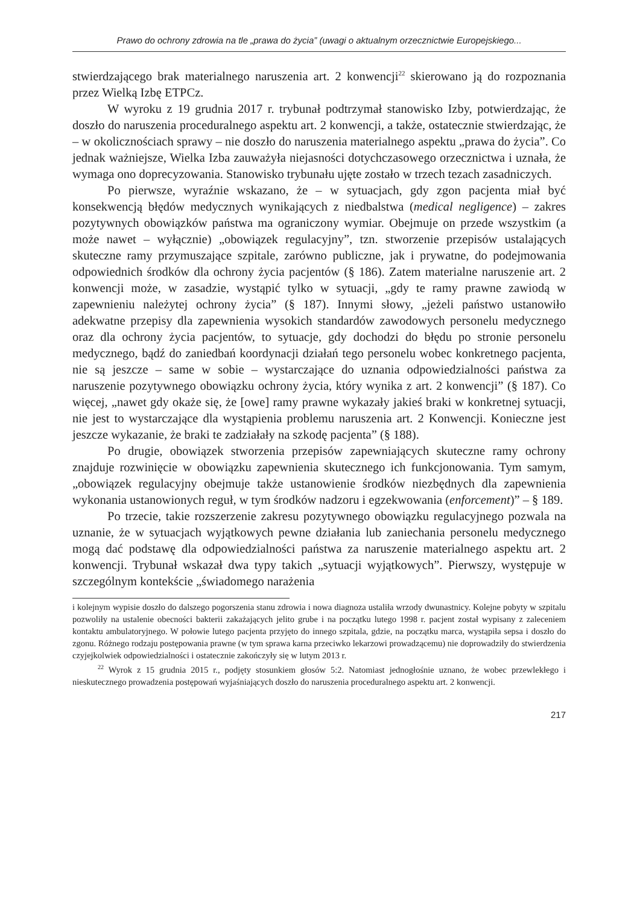Prawo do ochrony zdrowia na tle „prawa do życia” (uwagi o aktualnym orzecznictwie Europejskiego...
stwierdzającego brak materialnego naruszenia art. 2 konwencji<sup>22</sup> skierowano ją do rozpoznania przez Wielką Izbę ETPCz.
W wyroku z 19 grudnia 2017 r. trybunał podtrzymał stanowisko Izby, potwierdzając, że doszło do naruszenia proceduralnego aspektu art. 2 konwencji, a także, ostatecznie stwierdzając, że – w okolicznościach sprawy – nie doszło do naruszenia materialnego aspektu „prawa do życia”. Co jednak ważniejsze, Wielka Izba zauważyła niejasności dotychczasowego orzecznictwa i uznała, że wymaga ono doprecyzowania. Stanowisko trybunału ujęte zostało w trzech tezach zasadniczych.
Po pierwsze, wyraźnie wskazano, że – w sytuacjach, gdy zgon pacjenta miał być konsekwencją błędów medycznych wynikających z niedbalstwa (medical negligence) – zakres pozytywnych obowiązków państwa ma ograniczony wymiar. Obejmuje on przede wszystkim (a może nawet – wyłącznie) „obowiązek regulacyjny”, tzn. stworzenie przepisów ustalających skuteczne ramy przymuszające szpitale, zarówno publiczne, jak i prywatne, do podejmowania odpowiednich środków dla ochrony życia pacjentów (§ 186). Zatem materialne naruszenie art. 2 konwencji może, w zasadzie, wystąpić tylko w sytuacji, „gdy te ramy prawne zawiodą w zapewnieniu należytej ochrony życia” (§ 187). Innymi słowy, „jeżeli państwo ustanowiło adekwatne przepisy dla zapewnienia wysokich standardów zawodowych personelu medycznego oraz dla ochrony życia pacjentów, to sytuacje, gdy dochodzi do błędu po stronie personelu medycznego, bądź do zaniedbań koordynacji działań tego personelu wobec konkretnego pacjenta, nie są jeszcze – same w sobie – wystarczające do uznania odpowiedzialności państwa za naruszenie pozytywnego obowiązku ochrony życia, który wynika z art. 2 konwencji” (§ 187). Co więcej, „nawet gdy okaże się, że [owe] ramy prawne wykazały jakieś braki w konkretnej sytuacji, nie jest to wystarczające dla wystąpienia problemu naruszenia art. 2 Konwencji. Konieczne jest jeszcze wykazanie, że braki te zadziałały na szkodę pacjenta” (§ 188).
Po drugie, obowiązek stworzenia przepisów zapewniających skuteczne ramy ochrony znajduje rozwinięcie w obowiązku zapewnienia skutecznego ich funkcjonowania. Tym samym, „obowiązek regulacyjny obejmuje także ustanowienie środków niezbędnych dla zapewnienia wykonania ustanowionych reguł, w tym środków nadzoru i egzekwowania (enforcement)” – § 189.
Po trzecie, takie rozszerzenie zakresu pozytywnego obowiązku regulacyjnego pozwala na uznanie, że w sytuacjach wyjątkowych pewne działania lub zaniechania personelu medycznego mogą dać podstawę dla odpowiedzialności państwa za naruszenie materialnego aspektu art. 2 konwencji. Trybunał wskazał dwa typy takich „sytuacji wyjątkowych”. Pierwszy, występuje w szczególnym kontekście „świadomego narażenia
i kolejnym wypisie doszło do dalszego pogorszenia stanu zdrowia i nowa diagnoza ustaliła wrzody dwunastnicy. Kolejne pobyty w szpitalu pozwoliły na ustalenie obecności bakterii zakażających jelito grube i na początku lutego 1998 r. pacjent został wypisany z zaleceniem kontaktu ambulatoryjnego. W połowie lutego pacjenta przyjęto do innego szpitala, gdzie, na początku marca, wystąpiła sepsa i doszło do zgonu. Różnego rodzaju postępowania prawne (w tym sprawa karna przeciwko lekarzowi prowadzącemu) nie doprowadziły do stwierdzenia czyjejkolwiek odpowiedzialności i ostatecznie zakończyły się w lutym 2013 r.
<sup>22</sup> Wyrok z 15 grudnia 2015 r., podjęty stosunkiem głosów 5:2. Natomiast jednogłośnie uznano, że wobec przewlekłego i nieskutecznego prowadzenia postępowań wyjaśniających doszło do naruszenia proceduralnego aspektu art. 2 konwencji.
217